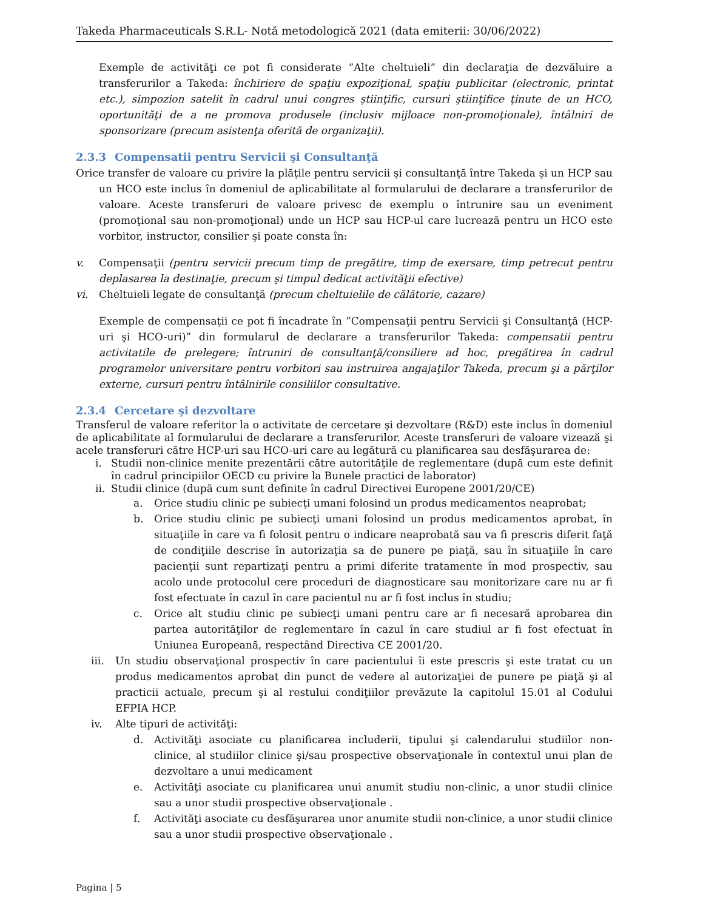Takeda Pharmaceuticals S.R.L- Notă metodologică 2021 (data emiterii: 30/06/2022)
Exemple de activităţi ce pot fi considerate ”Alte cheltuieli” din declaraţia de dezvăluire a transferurilor a Takeda: închiriere de spaţiu expoziţional, spaţiu publicitar (electronic, printat etc.), simpozion satelit în cadrul unui congres ştiinţific, cursuri ştiinţifice ţinute de un HCO, oportunităţi de a ne promova produsele (inclusiv mijloace non-promoţionale), întâlniri de sponsorizare (precum asistenţa oferită de organizaţii).
2.3.3 Compensatii pentru Servicii şi Consultanţă
Orice transfer de valoare cu privire la plăţile pentru servicii şi consultanţă între Takeda şi un HCP sau un HCO este inclus în domeniul de aplicabilitate al formularului de declarare a transferurilor de valoare. Aceste transferuri de valoare privesc de exemplu o întrunire sau un eveniment (promoţional sau non-promoţional) unde un HCP sau HCP-ul care lucrează pentru un HCO este vorbitor, instructor, consilier şi poate consta în:
v. Compensaţii (pentru servicii precum timp de pregătire, timp de exersare, timp petrecut pentru deplasarea la destinaţie, precum şi timpul dedicat activităţii efective)
vi. Cheltuieli legate de consultanţă (precum cheltuielile de călătorie, cazare)
Exemple de compensaţii ce pot fi încadrate în ”Compensaţii pentru Servicii şi Consultanţă (HCP-uri şi HCO-uri)” din formularul de declarare a transferurilor Takeda: compensatii pentru activitatile de prelegere; întruniri de consultanţă/consiliere ad hoc, pregătirea în cadrul programelor universitare pentru vorbitori sau instruirea angajaţilor Takeda, precum şi a părţilor externe, cursuri pentru întâlnirile consiliilor consultative.
2.3.4 Cercetare şi dezvoltare
Transferul de valoare referitor la o activitate de cercetare şi dezvoltare (R&D) este inclus în domeniul de aplicabilitate al formularului de declarare a transferurilor. Aceste transferuri de valoare vizează şi acele transferuri către HCP-uri sau HCO-uri care au legătură cu planificarea sau desfăşurarea de:
i. Studii non-clinice menite prezentării către autorităţile de reglementare (după cum este definit în cadrul principiilor OECD cu privire la Bunele practici de laborator)
ii.
Studii clinice (după cum sunt definite în cadrul Directivei Europene 2001/20/CE)
a. Orice studiu clinic pe subiecţi umani folosind un produs medicamentos neaprobat;
b. Orice studiu clinic pe subiecţi umani folosind un produs medicamentos aprobat, în situaţiile în care va fi folosit pentru o indicare neaprobată sau va fi prescris diferit faţă de condiţiile descrise în autorizaţia sa de punere pe piaţă, sau în situaţiile în care pacienţii sunt repartizaţi pentru a primi diferite tratamente în mod prospectiv, sau acolo unde protocolul cere proceduri de diagnosticare sau monitorizare care nu ar fi fost efectuate în cazul în care pacientul nu ar fi fost inclus în studiu;
c. Orice alt studiu clinic pe subiecţi umani pentru care ar fi necesară aprobarea din partea autorităţilor de reglementare în cazul în care studiul ar fi fost efectuat în Uniunea Europeană, respectând Directiva CE 2001/20.
iii.
Un studiu observaţional prospectiv în care pacientului îi este prescris şi este tratat cu un produs medicamentos aprobat din punct de vedere al autorizaţiei de punere pe piaţă şi al practicii actuale, precum şi al restului condiţiilor prevăzute la capitolul 15.01 al Codului EFPIA HCP.
iv. Alte tipuri de activităţi:
d. Activităţi asociate cu planificarea includerii, tipului şi calendarului studiilor non-clinice, al studiilor clinice şi/sau prospective observaţionale în contextul unui plan de dezvoltare a unui medicament
e. Activităţi asociate cu planificarea unui anumit studiu non-clinic, a unor studii clinice sau a unor studii prospective observaţionale .
f. Activităţi asociate cu desfăşurarea unor anumite studii non-clinice, a unor studii clinice sau a unor studii prospective observaţionale .
Pagina | 5